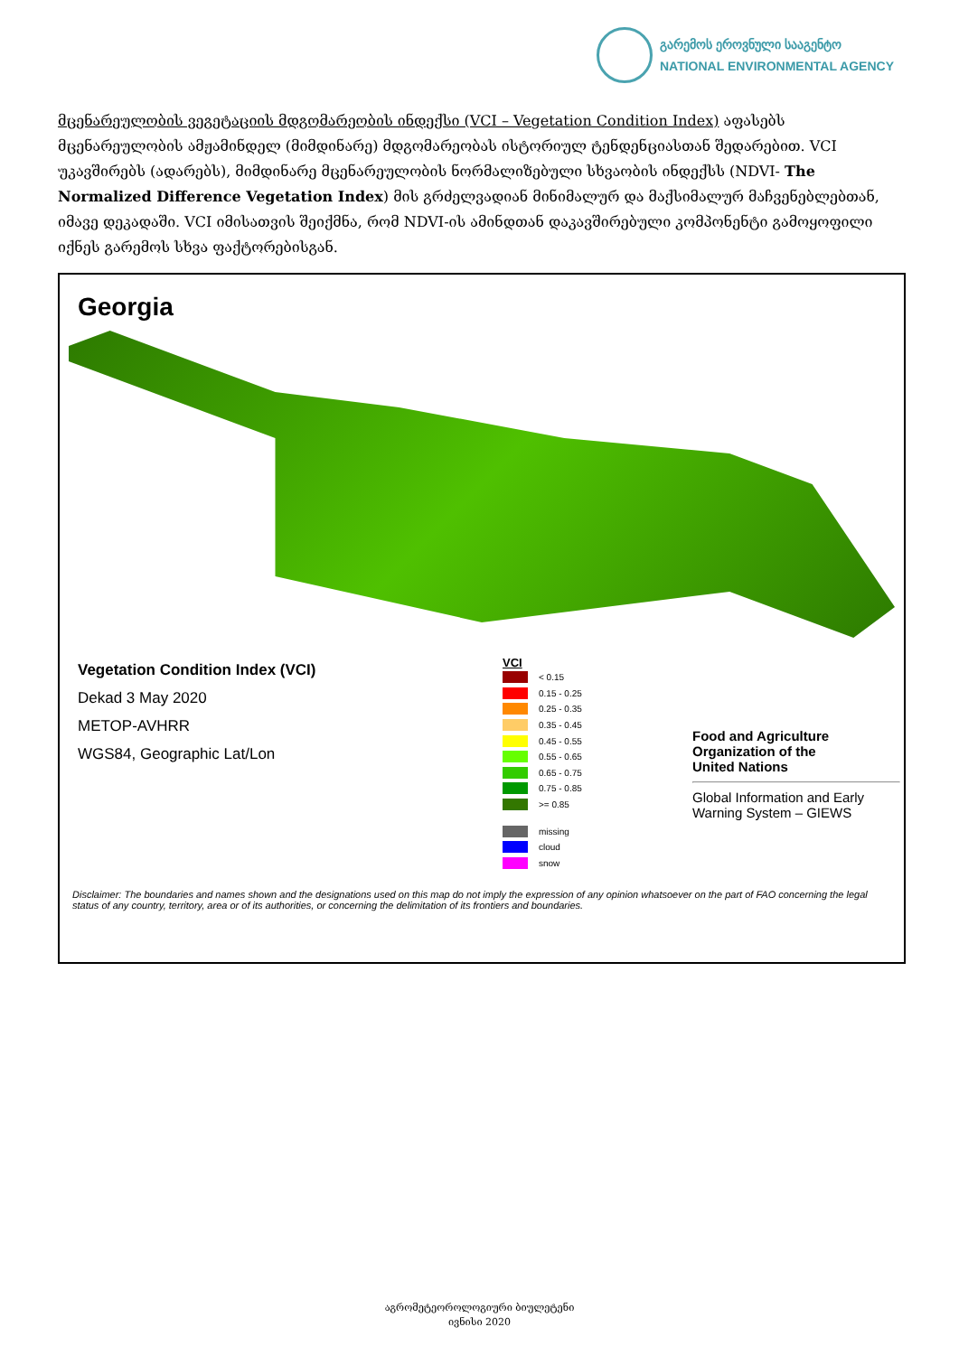გარემოს ეროვნული სააგენტო
NATIONAL ENVIRONMENTAL AGENCY
მცენარეულობის ვეგეტაციის მდგომარეობის ინდექსი (VCI – Vegetation Condition Index) აფასებს მცენარეულობის ამჟამინდელ (მიმდინარე) მდგომარეობას ისტორიულ ტენდენციასთან შედარებით. VCI უკავშირებს (ადარებს), მიმდინარე მცენარეულობის ნორმალიზებული სხვაობის ინდექსს (NDVI- The Normalized Difference Vegetation Index) მის გრძელვადიან მინიმალურ და მაქსიმალურ მაჩვენებლებთან, იმავე დეკადაში. VCI იმისათვის შეიქმნა, რომ NDVI-ის ამინდთან დაკავშირებული კომპონენტი გამოყოფილი იქნეს გარემოს სხვა ფაქტორებისგან.
Georgia
Vegetation Condition Index (VCI)
Dekad 3 May 2020
METOP-AVHRR
WGS84, Geographic Lat/Lon
VCI
< 0.15
0.15 - 0.25
0.25 - 0.35
0.35 - 0.45
0.45 - 0.55
0.55 - 0.65
0.65 - 0.75
0.75 - 0.85
>= 0.85
missing
cloud
snow
Food and Agriculture
Organization of the
United Nations
Global Information and Early
Warning System – GIEWS
Disclaimer: The boundaries and names shown and the designations used on this map do not imply the expression of any opinion whatsoever on the part of FAO concerning the legal status of any country, territory, area or of its authorities, or concerning the delimitation of its frontiers and boundaries.
აგრომეტეოროლოგიური ბიულეტენი
ივნისი 2020